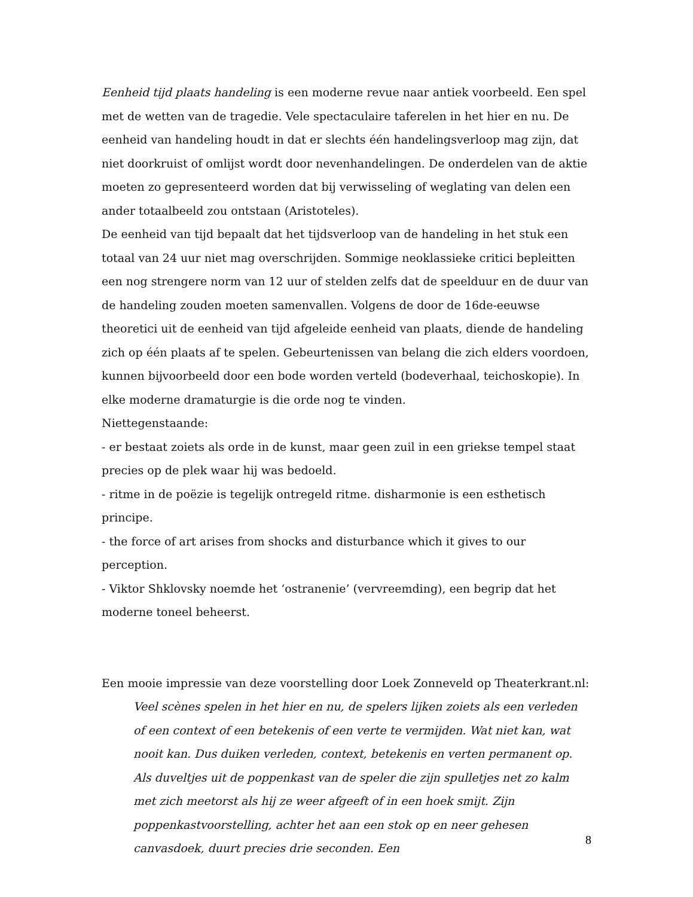Eenheid tijd plaats handeling is een moderne revue naar antiek voorbeeld. Een spel met de wetten van de tragedie. Vele spectaculaire taferelen in het hier en nu. De eenheid van handeling houdt in dat er slechts één handelingsverloop mag zijn, dat niet doorkruist of omlijst wordt door nevenhandelingen. De onderdelen van de aktie moeten zo gepresenteerd worden dat bij verwisseling of weglating van delen een ander totaalbeeld zou ontstaan (Aristoteles).
De eenheid van tijd bepaalt dat het tijdsverloop van de handeling in het stuk een totaal van 24 uur niet mag overschrijden. Sommige neoklassieke critici bepleitten een nog strengere norm van 12 uur of stelden zelfs dat de speelduur en de duur van de handeling zouden moeten samenvallen. Volgens de door de 16de-eeuwse theoretici uit de eenheid van tijd afgeleide eenheid van plaats, diende de handeling zich op één plaats af te spelen. Gebeurtenissen van belang die zich elders voordoen, kunnen bijvoorbeeld door een bode worden verteld (bodeverhaal, teichoskopie). In elke moderne dramaturgie is die orde nog te vinden.
Niettegenstaande:
- er bestaat zoiets als orde in de kunst, maar geen zuil in een griekse tempel staat precies op de plek waar hij was bedoeld.
- ritme in de poëzie is tegelijk ontregeld ritme. disharmonie is een esthetisch principe.
- the force of art arises from shocks and disturbance which it gives to our perception.
- Viktor Shklovsky noemde het ‘ostranenie’ (vervreemding), een begrip dat het moderne toneel beheerst.
Een mooie impressie van deze voorstelling door Loek Zonneveld op Theaterkrant.nl:
Veel scènes spelen in het hier en nu, de spelers lijken zoiets als een verleden of een context of een betekenis of een verte te vermijden. Wat niet kan, wat nooit kan. Dus duiken verleden, context, betekenis en verten permanent op. Als duveltjes uit de poppenkast van de speler die zijn spulletjes net zo kalm met zich meetorst als hij ze weer afgeeft of in een hoek smijt. Zijn poppenkastvoorstelling, achter het aan een stok op en neer gehesen canvasdoek, duurt precies drie seconden. Een
8